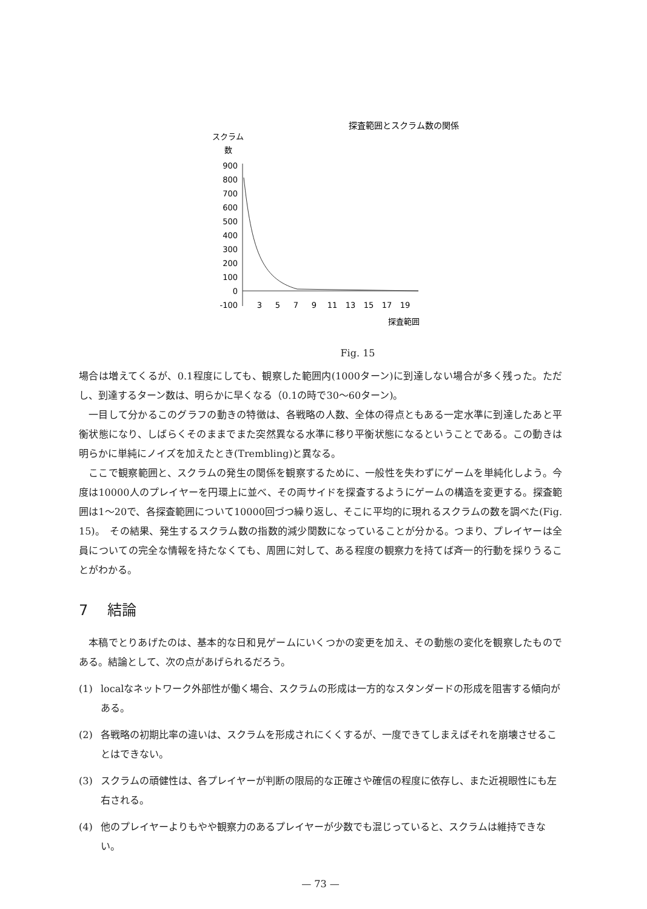探査範囲とスクラム数の関係
スクラム
数
900
800
700
600
500
400
300
200
100
0
-100
3
5
7
9
11
13
15
17
19
探査範囲
Fig. 15
場合は増えてくるが、0.1程度にしても、観察した範囲内(1000ターン)に到達しない場合が多く残った。ただし、到達するターン数は、明らかに早くなる（0.1の時で30〜60ターン)。
一目して分かるこのグラフの動きの特徴は、各戦略の人数、全体の得点ともある一定水準に到達したあと平衡状態になり、しばらくそのままでまた突然異なる水準に移り平衡状態になるということである。この動きは明らかに単純にノイズを加えたとき(Trembling)と異なる。
ここで観察範囲と、スクラムの発生の関係を観察するために、一般性を失わずにゲームを単純化しよう。今度は10000人のプレイヤーを円環上に並べ、その両サイドを探査するようにゲームの構造を変更する。探査範囲は1〜20で、各探査範囲について10000回づつ繰り返し、そこに平均的に現れるスクラムの数を調べた(Fig. 15)。　その結果、発生するスクラム数の指数的減少関数になっていることが分かる。つまり、プレイヤーは全員についての完全な情報を持たなくても、周囲に対して、ある程度の観察力を持てば斉一的行動を採りうることがわかる。
7　 結論
本稿でとりあげたのは、基本的な日和見ゲームにいくつかの変更を加え、その動態の変化を観察したものである。結論として、次の点があげられるだろう。
(1) localなネットワーク外部性が働く場合、スクラムの形成は一方的なスタンダードの形成を阻害する傾向がある。
(2) 各戦略の初期比率の違いは、スクラムを形成されにくくするが、一度できてしまえばそれを崩壊させることはできない。
(3) スクラムの頑健性は、各プレイヤーが判断の限局的な正確さや確信の程度に依存し、また近視眼性にも左右される。
(4) 他のプレイヤーよりもやや観察力のあるプレイヤーが少数でも混じっていると、スクラムは維持できない。
— 73 —